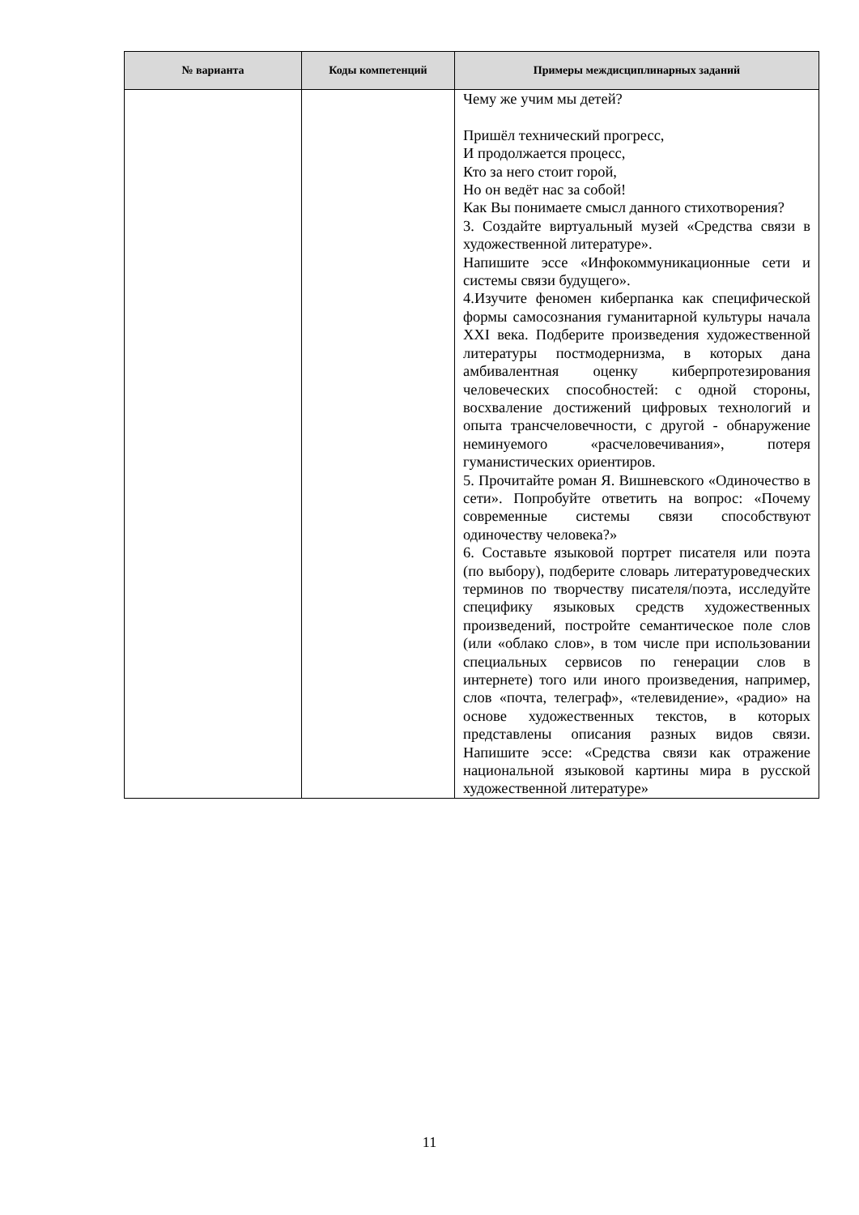| № варианта | Коды компетенций | Примеры междисциплинарных заданий |
| --- | --- | --- |
| | | Чему же учим мы детей? Пришёл технический прогресс, И продолжается процесс, Кто за него стоит горой, Но он ведёт нас за собой! Как Вы понимаете смысл данного стихотворения? 3. Создайте виртуальный музей «Средства связи в художественной литературе». Напишите эссе «Инфокоммуникационные сети и системы связи будущего». 4.Изучите феномен киберпанка как специфической формы самосознания гуманитарной культуры начала XXI века. Подберите произведения художественной литературы постмодернизма, в которых дана амбивалентная оценку киберпротезирования человеческих способностей: с одной стороны, восхваление достижений цифровых технологий и опыта трансчеловечности, с другой - обнаружение неминуемого «расчеловечивания», потеря гуманистических ориентиров. 5. Прочитайте роман Я. Вишневского «Одиночество в сети». Попробуйте ответить на вопрос: «Почему современные системы связи способствуют одиночеству человека?» 6. Составьте языковой портрет писателя или поэта (по выбору), подберите словарь литературоведческих терминов по творчеству писателя/поэта, исследуйте специфику языковых средств художественных произведений, постройте семантическое поле слов (или «облако слов», в том числе при использовании специальных сервисов по генерации слов в интернете) того или иного произведения, например, слов «почта, телеграф», «телевидение», «радио» на основе художественных текстов, в которых представлены описания разных видов связи. Напишите эссе: «Средства связи как отражение национальной языковой картины мира в русской художественной литературе» |
11